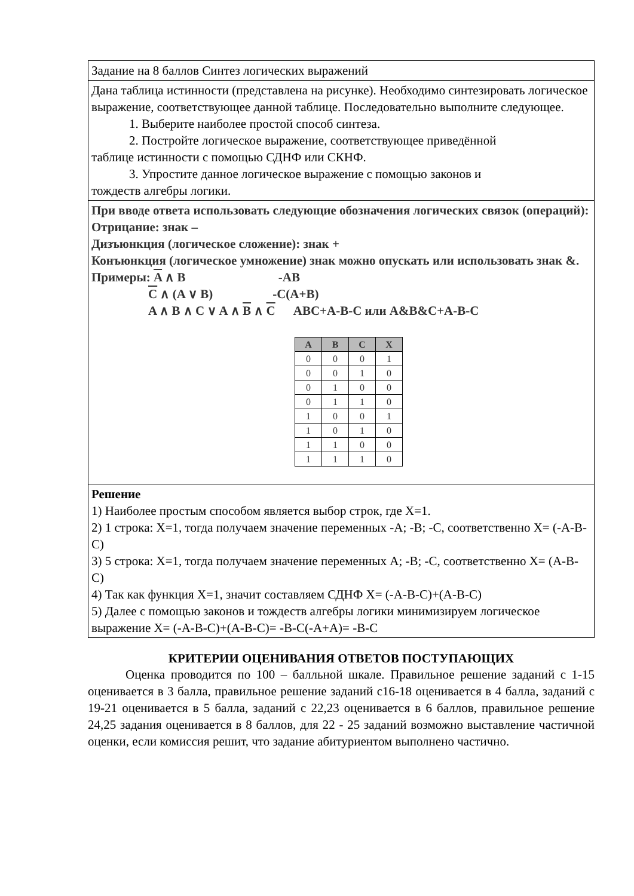| Задание на 8 баллов Синтез логических выражений |
| Дана таблица истинности (представлена на рисунке). Необходимо синтезировать логическое выражение, соответствующее данной таблице. Последовательно выполните следующее. 1. Выберите наиболее простой способ синтеза. 2. Постройте логическое выражение, соответствующее приведённой таблице истинности с помощью СДНФ или СКНФ. 3. Упростите данное логическое выражение с помощью законов и тождеств алгебры логики. |
| При вводе ответа использовать следующие обозначения логических связок (операций): Отрицание: знак – Дизъюнкция (логическое сложение): знак + Конъюнкция (логическое умножение) знак можно опускать или использовать знак &. Примеры: A ∧ B -AB C ∧ (A ∨ B) -C(A+B) A ∧ B ∧ C ∨ A ∧ B ∧ C ABC+A-B-C или A&B&C+A-B-C / A / B / C / X / / --- / --- / --- / --- / / 0 / 0 / 0 / 1 / / 0 / 0 / 1 / 0 / / 0 / 1 / 0 / 0 / / 0 / 1 / 1 / 0 / / 1 / 0 / 0 / 1 / / 1 / 0 / 1 / 0 / / 1 / 1 / 0 / 0 / / 1 / 1 / 1 / 0 / |
| Решение 1) Наиболее простым способом является выбор строк, где X=1. 2) 1 строка: X=1, тогда получаем значение переменных -A; -B; -C, соответственно X= (-A-B-C) 3) 5 строка: X=1, тогда получаем значение переменных A; -B; -C, соответственно X= (A-B-C) 4) Так как функция X=1, значит составляем СДНФ X= (-A-B-C)+(A-B-C) 5) Далее с помощью законов и тождеств алгебры логики минимизируем логическое выражение X= (-A-B-C)+(A-B-C)= -B-C(-A+A)= -B-C |
КРИТЕРИИ ОЦЕНИВАНИЯ ОТВЕТОВ ПОСТУПАЮЩИХ
Оценка проводится по 100 – балльной шкале. Правильное решение заданий с 1-15 оценивается в 3 балла, правильное решение заданий с16-18 оценивается в 4 балла, заданий с 19-21 оценивается в 5 балла, заданий с 22,23 оценивается в 6 баллов, правильное решение 24,25 задания оценивается в 8 баллов, для 22 - 25 заданий возможно выставление частичной оценки, если комиссия решит, что задание абитуриентом выполнено частично.